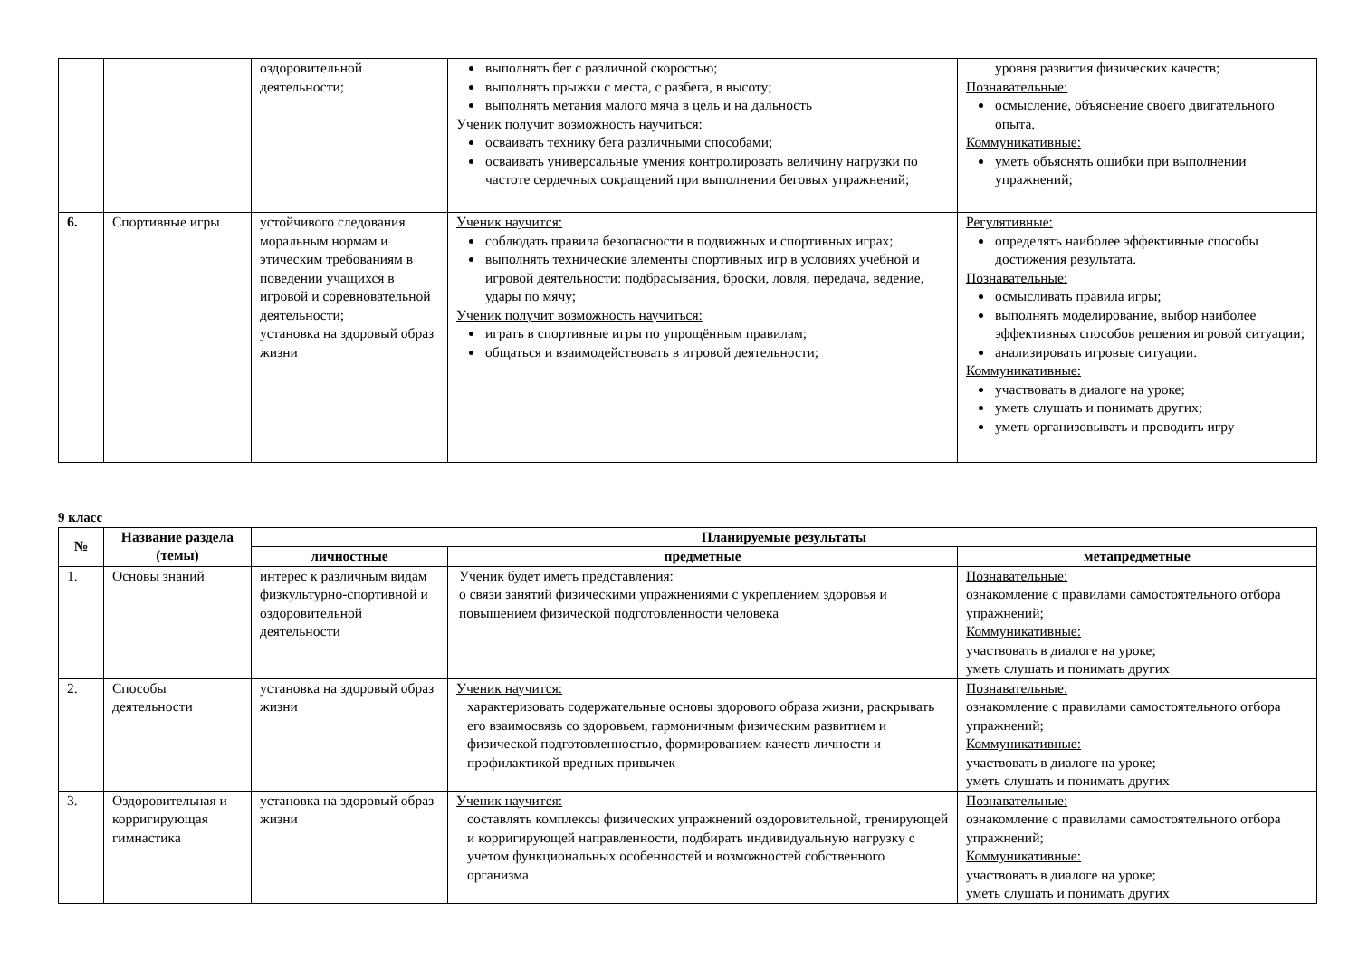| | | оздоровительной деятельности; | выполнять бег с различной скоростью; выполнять прыжки с места, с разбега, в высоту; выполнять метания малого мяча в цель и на дальность Ученик получит возможность научиться: осваивать технику бега различными способами; осваивать универсальные умения контролировать величину нагрузки по частоте сердечных сокращений при выполнении беговых упражнений; | уровня развития физических качеств; Познавательные: осмысление, объяснение своего двигательного опыта. Коммуникативные: уметь объяснять ошибки при выполнении упражнений; |
| 6. | Спортивные игры | устойчивого следования моральным нормам и этическим требованиям в поведении учащихся в игровой и соревновательной деятельности; установка на здоровый образ жизни | Ученик научится: соблюдать правила безопасности в подвижных и спортивных играх; выполнять технические элементы спортивных игр в условиях учебной и игровой деятельности: подбрасывания, броски, ловля, передача, ведение, удары по мячу; Ученик получит возможность научиться: играть в спортивные игры по упрощённым правилам; общаться и взаимодействовать в игровой деятельности; | Регулятивные: определять наиболее эффективные способы достижения результата. Познавательные: осмысливать правила игры; выполнять моделирование, выбор наиболее эффективных способов решения игровой ситуации; анализировать игровые ситуации. Коммуникативные: участвовать в диалоге на уроке; уметь слушать и понимать других; уметь организовывать и проводить игру |
9 класс
| № | Название раздела (темы) | Планируемые результаты | | |
| --- | --- | --- | --- | --- |
| | | личностные | предметные | метапредметные |
| 1. | Основы знаний | интерес к различным видам физкультурно-спортивной и оздоровительной деятельности | Ученик будет иметь представления: о связи занятий физическими упражнениями с укреплением здоровья и повышением физической подготовленности человека | Познавательные: ознакомление с правилами самостоятельного отбора упражнений; Коммуникативные: участвовать в диалоге на уроке; уметь слушать и понимать других |
| 2. | Способы деятельности | установка на здоровый образ жизни | Ученик научится: характеризовать содержательные основы здорового образа жизни, раскрывать его взаимосвязь со здоровьем, гармоничным физическим развитием и физической подготовленностью, формированием качеств личности и профилактикой вредных привычек | Познавательные: ознакомление с правилами самостоятельного отбора упражнений; Коммуникативные: участвовать в диалоге на уроке; уметь слушать и понимать других |
| 3. | Оздоровительная и корригирующая гимнастика | установка на здоровый образ жизни | Ученик научится: составлять комплексы физических упражнений оздоровительной, тренирующей и корригирующей направленности, подбирать индивидуальную нагрузку с учетом функциональных особенностей и возможностей собственного организма | Познавательные: ознакомление с правилами самостоятельного отбора упражнений; Коммуникативные: участвовать в диалоге на уроке; уметь слушать и понимать других |